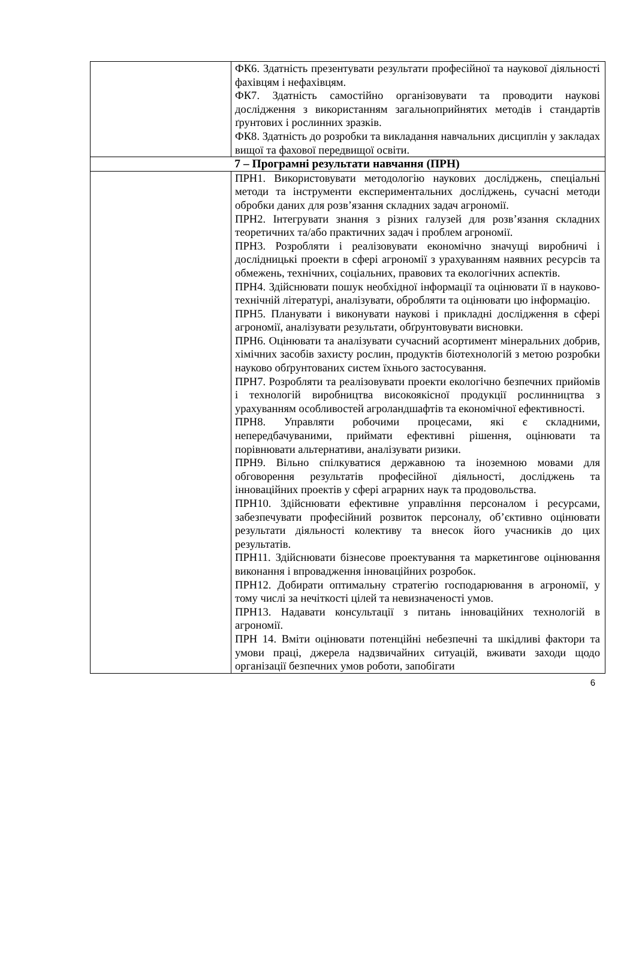| | ФК6. Здатність презентувати результати професійної та наукової діяльності фахівцям і нефахівцям. ФК7. Здатність самостійно організовувати та проводити наукові дослідження з використанням загальноприйнятих методів і стандартів ґрунтових і рослинних зразків. ФК8. Здатність до розробки та викладання навчальних дисциплін у закладах вищої та фахової передвищої освіти. |
| 7 – Програмні результати навчання (ПРН) | |
| | ПРН1. Використовувати методологію наукових досліджень, спеціальні методи та інструменти експериментальних досліджень, сучасні методи обробки даних для розв’язання складних задач агрономії. ПРН2. Інтегрувати знання з різних галузей для розв’язання складних теоретичних та/або практичних задач і проблем агрономії. ПРН3. Розробляти і реалізовувати економічно значущі виробничі і дослідницькі проекти в сфері агрономії з урахуванням наявних ресурсів та обмежень, технічних, соціальних, правових та екологічних аспектів. ПРН4. Здійснювати пошук необхідної інформації та оцінювати її в науково- технічній літературі, аналізувати, обробляти та оцінювати цю інформацію. ПРН5. Планувати і виконувати наукові і прикладні дослідження в сфері агрономії, аналізувати результати, обґрунтовувати висновки. ПРН6. Оцінювати та аналізувати сучасний асортимент мінеральних добрив, хімічних засобів захисту рослин, продуктів біотехнологій з метою розробки науково обґрунтованих систем їхнього застосування. ПРН7. Розробляти та реалізовувати проекти екологічно безпечних прийомів і технологій виробництва високоякісної продукції рослинництва з урахуванням особливостей агроландшафтів та економічної ефективності. ПРН8. Управляти робочими процесами, які є складними, непередбачуваними, приймати ефективні рішення, оцінювати та порівнювати альтернативи, аналізувати ризики. ПРН9. Вільно спілкуватися державною та іноземною мовами для обговорення результатів професійної діяльності, досліджень та інноваційних проектів у сфері аграрних наук та продовольства. ПРН10. Здійснювати ефективне управління персоналом і ресурсами, забезпечувати професійний розвиток персоналу, об’єктивно оцінювати результати діяльності колективу та внесок його учасників до цих результатів. ПРН11. Здійснювати бізнесове проектування та маркетингове оцінювання виконання і впровадження інноваційних розробок. ПРН12. Добирати оптимальну стратегію господарювання в агрономії, у тому числі за нечіткості цілей та невизначеності умов. ПРН13. Надавати консультації з питань інноваційних технологій в агрономії. ПРН 14. Вміти оцінювати потенційні небезпечні та шкідливі фактори та умови праці, джерела надзвичайних ситуацій, вживати заходи щодо організації безпечних умов роботи, запобігати |
6